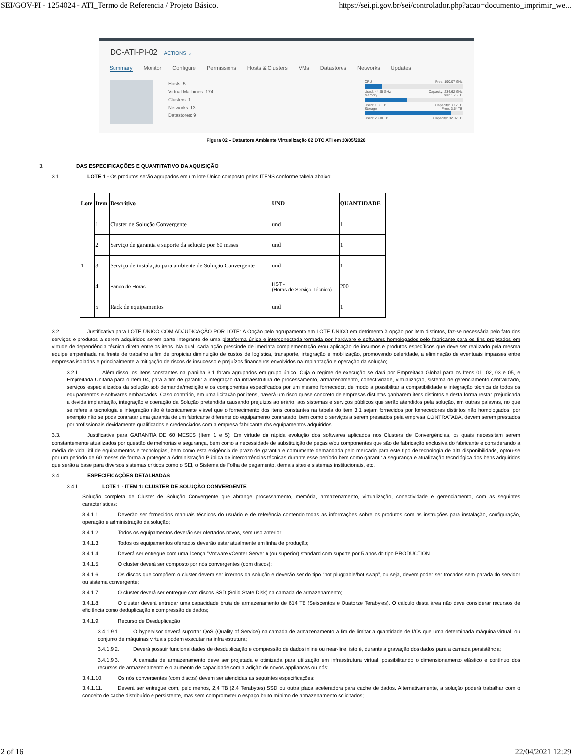SEI/GOV-PI - 1254024 - ATI_Termo de Referencia / Projeto Básico. https://sei.pi.gov.br/sei/controlador.php?acao=documento_imprimir_we...
DC-ATI-PI-02 ACTIONS ⌄
Summary Monitor Configure Permissions Hosts & Clusters VMs Datastores Networks Updates
Hosts: 5
Virtual Machines: 174
Clusters: 1
Networks: 13
Datastores: 9
CPU Free: 190.07 GHz
Used: 44.55 GHz Capacity: 234.62 GHz
Memory Free: 1.76 TB
Used: 1.36 TB Capacity: 3.12 TB
Storage Free: 3.54 TB
Used: 28.48 TB Capacity: 32.02 TB
Figura 02 – Datastore Ambiente Virtualização 02 DTC ATI em 20/05/2020
3. DAS ESPECIFICAÇÕES E QUANTITATIVO DA AQUISIÇÃO
3.1. LOTE 1 - Os produtos serão agrupados em um lote Único composto pelos ITENS conforme tabela abaixo:
| Lote | Item | Descritivo | UND | QUANTIDADE |
| --- | --- | --- | --- | --- |
| 1 | 1 | Cluster de Solução Convergente | und | 1 |
| | 2 | Serviço de garantia e suporte da solução por 60 meses | und | 1 |
| | 3 | Serviço de instalação para ambiente de Solução Convergente | und | 1 |
| | 4 | Banco de Horas | HST - (Horas de Serviço Técnico) | 200 |
| | 5 | Rack de equipamentos | und | 1 |
3.2. Justificativa para LOTE ÚNICO COM ADJUDICAÇÃO POR LOTE: A Opção pelo agrupamento em LOTE ÚNICO em detrimento à opção por item distintos, faz-se necessária pelo fato dos serviços e produtos a serem adquiridos serem parte integrante de uma plataforma única e interconectada formada por hardware e softwares homologados pelo fabricante para os fins projetados em virtude de dependência técnica direta entre os itens. Na qual, cada ação prescinde de imediata complementação e/ou aplicação de insumos e produtos específicos que deve ser realizado pela mesma equipe empenhada na frente de trabalho a fim de propiciar diminuição de custos de logística, transporte, integração e mobilização, promovendo celeridade, a eliminação de eventuais impasses entre empresas isoladas e principalmente a mitigação de riscos de insucesso e prejuízos financeiros envolvidos na implantação e operação da solução;
3.2.1. Além disso, os itens constantes na planilha 3.1 foram agrupados em grupo único, Cuja o regime de execução se dará por Empreitada Global para os Itens 01, 02, 03 e 05, e Empreitada Unitária para o Item 04, para a fim de garantir a integração da infraestrutura de processamento, armazenamento, conectividade, virtualização, sistema de gerenciamento centralizado, serviços especializados da solução sob demanda/medição e os componentes especificados por um mesmo fornecedor, de modo a possibilitar a compatibilidade e integração técnica de todos os equipamentos e softwares embarcados. Caso contrário, em uma licitação por itens, haverá um risco quase concreto de empresas distintas ganharem itens distintos e desta forma restar prejudicada a devida implantação, integração e operação da Solução pretendida causando prejuízos ao erário, aos sistemas e serviços públicos que serão atendidos pela solução, em outras palavras, no que se refere a tecnologia e integração não é tecnicamente viável que o fornecimento dos itens constantes na tabela do item 3.1 sejam fornecidos por fornecedores distintos não homologados, por exemplo não se pode contratar uma garantia de um fabricante diferente do equipamento contratado, bem como o serviços a serem prestados pela empresa CONTRATADA, devem serem prestados por profissionais devidamente qualificados e credenciados com a empresa fabricante dos equipamentos adquiridos.
3.3. Justificativa para GARANTIA DE 60 MESES (Item 1 e 5): Em virtude da rápida evolução dos softwares aplicados nos Clusters de Convergências, os quais necessitam serem constantemente atualizados por questão de melhorias e segurança, bem como a necessidade de substituição de peças e/ou componentes que são de fabricação exclusiva do fabricante e considerando a média de vida útil de equipamentos e tecnologias, bem como esta exigência de prazo de garantia e comumente demandada pelo mercado para este tipo de tecnologia de alta disponibilidade, optou-se por um período de 60 meses de forma a proteger a Administração Pública de intercorrências técnicas durante esse período bem como garantir a segurança e atualização tecnológica dos bens adquiridos que serão a base para diversos sistemas críticos como o SEI, o Sistema de Folha de pagamento, demais sites e sistemas institucionais, etc.
3.4. ESPECIFICAÇÕES DETALHADAS
3.4.1. LOTE 1 - ITEM 1: CLUSTER DE SOLUÇÃO CONVERGENTE
Solução completa de Cluster de Solução Convergente que abrange processamento, memória, armazenamento, virtualização, conectividade e gerenciamento, com as seguintes características:
3.4.1.1. Deverão ser fornecidos manuais técnicos do usuário e de referência contendo todas as informações sobre os produtos com as instruções para instalação, configuração, operação e administração da solução;
3.4.1.2. Todos os equipamentos deverão ser ofertados novos, sem uso anterior;
3.4.1.3. Todos os equipamentos ofertados deverão estar atualmente em linha de produção;
3.4.1.4. Deverá ser entregue com uma licença “Vmware vCenter Server 6 (ou superior) standard com suporte por 5 anos do tipo PRODUCTION.
3.4.1.5. O cluster deverá ser composto por nós convergentes (com discos);
3.4.1.6. Os discos que compõem o cluster devem ser internos da solução e deverão ser do tipo “hot pluggable/hot swap”, ou seja, devem poder ser trocados sem parada do servidor ou sistema convergente;
3.4.1.7. O cluster deverá ser entregue com discos SSD (Solid State Disk) na camada de armazenamento;
3.4.1.8. O cluster deverá entregar uma capacidade bruta de armazenamento de 614 TB (Seiscentos e Quatorze Terabytes). O cálculo desta área não deve considerar recursos de eficiência como deduplicação e compressão de dados;
3.4.1.9. Recurso de Desduplicação
3.4.1.9.1. O hypervisor deverá suportar QoS (Quality of Service) na camada de armazenamento a fim de limitar a quantidade de I/Os que uma determinada máquina virtual, ou conjunto de máquinas virtuais podem executar na infra estrutura;
3.4.1.9.2. Deverá possuir funcionalidades de desduplicação e compressão de dados inline ou near-line, isto é, durante a gravação dos dados para a camada persistência;
3.4.1.9.3. A camada de armazenamento deve ser projetada e otimizada para utilização em infraestrutura virtual, possibilitando o dimensionamento elástico e contínuo dos recursos de armazenamento e o aumento de capacidade com a adição de novos appliances ou nós;
3.4.1.10. Os nós convergentes (com discos) devem ser atendidas as seguintes especificações:
3.4.1.11. Deverá ser entregue com, pelo menos, 2,4 TB (2,4 Terabytes) SSD ou outra placa aceleradora para cache de dados. Alternativamente, a solução poderá trabalhar com o conceito de cache distribuído e persistente, mas sem comprometer o espaço bruto mínimo de armazenamento solicitados;
2 of 16 22/04/2021 12:29